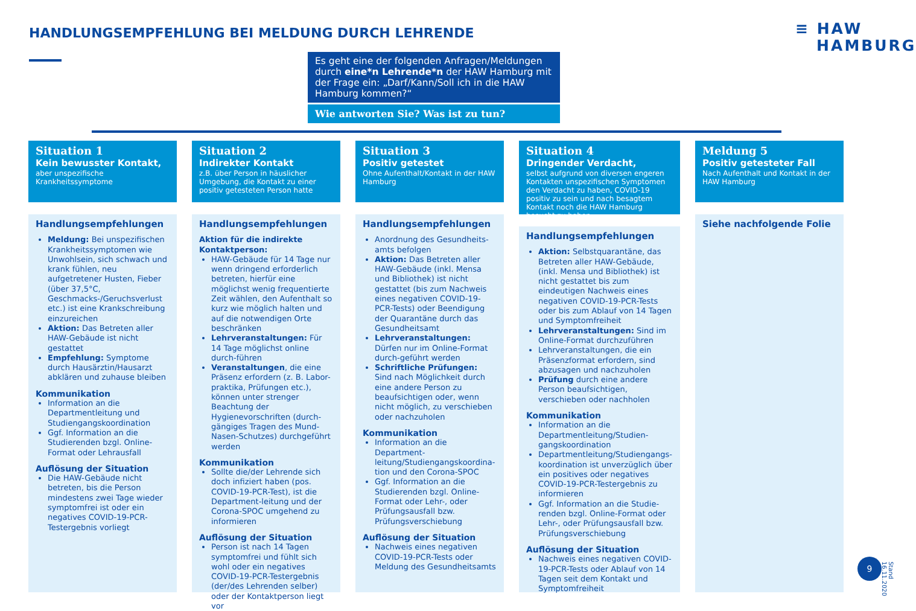HANDLUNGSEMPFEHLUNG BEI MELDUNG DURCH LEHRENDE
≡ HAW
HAMBURG
Es geht eine der folgenden Anfragen/Meldungen durch eine*n Lehrende*n der HAW Hamburg mit der Frage ein: „Darf/Kann/Soll ich in die HAW Hamburg kommen?“
Wie antworten Sie? Was ist zu tun?
Situation 1
Kein bewusster Kontakt,
aber unspezifische Krankheitssymptome
Handlungsempfehlungen
Meldung: Bei unspezifischen Krankheitssymptomen wie Unwohlsein, sich schwach und krank fühlen, neu aufgetretener Husten, Fieber (über 37,5°C, Geschmacks-/Geruchsverlust etc.) ist eine Krankschreibung einzureichen
Aktion: Das Betreten aller HAW-Gebäude ist nicht gestattet
Empfehlung: Symptome durch Hausärztin/Hausarzt abklären und zuhause bleiben
Kommunikation
Information an die Departmentleitung und Studiengangskoordination
Ggf. Information an die Studierenden bzgl. Online-Format oder Lehrausfall
Auflösung der Situation
Die HAW-Gebäude nicht betreten, bis die Person mindestens zwei Tage wieder symptomfrei ist oder ein negatives COVID-19-PCR-Testergebnis vorliegt
Situation 2
Indirekter Kontakt
z.B. über Person in häuslicher Umgebung, die Kontakt zu einer positiv getesteten Person hatte
Handlungsempfehlungen
Aktion für die indirekte Kontaktperson:
HAW-Gebäude für 14 Tage nur wenn dringend erforderlich betreten, hierfür eine möglichst wenig frequentierte Zeit wählen, den Aufenthalt so kurz wie möglich halten und auf die notwendigen Orte beschränken
Lehrveranstaltungen: Für 14 Tage möglichst online durch-führen
Veranstaltungen, die eine Präsenz erfordern (z. B. Labor-praktika, Prüfungen etc.), können unter strenger Beachtung der Hygienevorschriften (durch-gängiges Tragen des Mund-Nasen-Schutzes) durchgeführt werden
Kommunikation
Sollte die/der Lehrende sich doch infiziert haben (pos. COVID-19-PCR-Test), ist die Department-leitung und der Corona-SPOC umgehend zu informieren
Auflösung der Situation
Person ist nach 14 Tagen symptomfrei und fühlt sich wohl oder ein negatives COVID-19-PCR-Testergebnis (der/des Lehrenden selber) oder der Kontaktperson liegt vor
Situation 3
Positiv getestet
Ohne Aufenthalt/Kontakt in der HAW Hamburg
Handlungsempfehlungen
Anordnung des Gesundheits-amts befolgen
Aktion: Das Betreten aller HAW-Gebäude (inkl. Mensa und Bibliothek) ist nicht gestattet (bis zum Nachweis eines negativen COVID-19-PCR-Tests) oder Beendigung der Quarantäne durch das Gesundheitsamt
Lehrveranstaltungen: Dürfen nur im Online-Format durch-geführt werden
Schriftliche Prüfungen: Sind nach Möglichkeit durch eine andere Person zu beaufsichtigen oder, wenn nicht möglich, zu verschieben oder nachzuholen
Kommunikation
Information an die Department-leitung/Studiengangskoordina-tion und den Corona-SPOC
Ggf. Information an die Studierenden bzgl. Online-Format oder Lehr-, oder Prüfungsausfall bzw. Prüfungsverschiebung
Auflösung der Situation
Nachweis eines negativen COVID-19-PCR-Tests oder Meldung des Gesundheitsamts
Situation 4
Dringender Verdacht,
selbst aufgrund von diversen engeren Kontakten unspezifischen Symptomen den Verdacht zu haben, COVID-19 positiv zu sein und nach besagtem Kontakt noch die HAW Hamburg besucht zu haben
Handlungsempfehlungen
Aktion: Selbstquarantäne, das Betreten aller HAW-Gebäude, (inkl. Mensa und Bibliothek) ist nicht gestattet bis zum eindeutigen Nachweis eines negativen COVID-19-PCR-Tests oder bis zum Ablauf von 14 Tagen und Symptomfreiheit
Lehrveranstaltungen: Sind im Online-Format durchzuführen
Lehrveranstaltungen, die ein Präsenzformat erfordern, sind abzusagen und nachzuholen
Prüfung durch eine andere Person beaufsichtigen, verschieben oder nachholen
Kommunikation
Information an die Departmentleitung/Studien-gangskoordination
Departmentleitung/Studiengangs-koordination ist unverzüglich über ein positives oder negatives COVID-19-PCR-Testergebnis zu informieren
Ggf. Information an die Studie-renden bzgl. Online-Format oder Lehr-, oder Prüfungsausfall bzw. Prüfungsverschiebung
Auflösung der Situation
Nachweis eines negativen COVID-19-PCR-Tests oder Ablauf von 14 Tagen seit dem Kontakt und Symptomfreiheit
Meldung 5
Positiv getesteter Fall
Nach Aufenthalt und Kontakt in der HAW Hamburg
Siehe nachfolgende Folie
9
Stand 16.11.2020